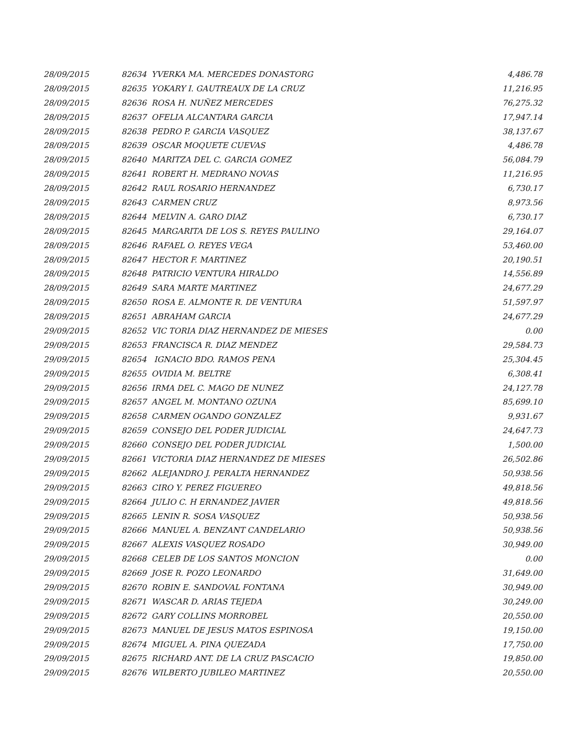| 28/09/2015 | 82634 YVERKA MA. MERCEDES DONASTORG | 4,486.78 |
| 28/09/2015 | 82635 YOKARY I. GAUTREAUX DE LA CRUZ | 11,216.95 |
| 28/09/2015 | 82636 ROSA H. NUÑEZ MERCEDES | 76,275.32 |
| 28/09/2015 | 82637 OFELIA ALCANTARA GARCIA | 17,947.14 |
| 28/09/2015 | 82638 PEDRO P. GARCIA VASQUEZ | 38,137.67 |
| 28/09/2015 | 82639 OSCAR MOQUETE CUEVAS | 4,486.78 |
| 28/09/2015 | 82640 MARITZA DEL C. GARCIA GOMEZ | 56,084.79 |
| 28/09/2015 | 82641 ROBERT H. MEDRANO NOVAS | 11,216.95 |
| 28/09/2015 | 82642 RAUL ROSARIO HERNANDEZ | 6,730.17 |
| 28/09/2015 | 82643 CARMEN CRUZ | 8,973.56 |
| 28/09/2015 | 82644 MELVIN A. GARO DIAZ | 6,730.17 |
| 28/09/2015 | 82645 MARGARITA DE LOS S. REYES PAULINO | 29,164.07 |
| 28/09/2015 | 82646 RAFAEL O. REYES VEGA | 53,460.00 |
| 28/09/2015 | 82647 HECTOR F. MARTINEZ | 20,190.51 |
| 28/09/2015 | 82648 PATRICIO VENTURA HIRALDO | 14,556.89 |
| 28/09/2015 | 82649 SARA MARTE MARTINEZ | 24,677.29 |
| 28/09/2015 | 82650 ROSA E. ALMONTE R. DE VENTURA | 51,597.97 |
| 28/09/2015 | 82651 ABRAHAM GARCIA | 24,677.29 |
| 29/09/2015 | 82652 VIC TORIA DIAZ HERNANDEZ DE MIESES | 0.00 |
| 29/09/2015 | 82653 FRANCISCA R. DIAZ MENDEZ | 29,584.73 |
| 29/09/2015 | 82654 IGNACIO BDO. RAMOS PENA | 25,304.45 |
| 29/09/2015 | 82655 OVIDIA M. BELTRE | 6,308.41 |
| 29/09/2015 | 82656 IRMA DEL C. MAGO DE NUNEZ | 24,127.78 |
| 29/09/2015 | 82657 ANGEL M. MONTANO OZUNA | 85,699.10 |
| 29/09/2015 | 82658 CARMEN OGANDO GONZALEZ | 9,931.67 |
| 29/09/2015 | 82659 CONSEJO DEL PODER JUDICIAL | 24,647.73 |
| 29/09/2015 | 82660 CONSEJO DEL PODER JUDICIAL | 1,500.00 |
| 29/09/2015 | 82661 VICTORIA DIAZ HERNANDEZ DE MIESES | 26,502.86 |
| 29/09/2015 | 82662 ALEJANDRO J. PERALTA HERNANDEZ | 50,938.56 |
| 29/09/2015 | 82663 CIRO Y. PEREZ FIGUEREO | 49,818.56 |
| 29/09/2015 | 82664 JULIO C. H ERNANDEZ JAVIER | 49,818.56 |
| 29/09/2015 | 82665 LENIN R. SOSA VASQUEZ | 50,938.56 |
| 29/09/2015 | 82666 MANUEL A. BENZANT CANDELARIO | 50,938.56 |
| 29/09/2015 | 82667 ALEXIS VASQUEZ ROSADO | 30,949.00 |
| 29/09/2015 | 82668 CELEB DE LOS SANTOS MONCION | 0.00 |
| 29/09/2015 | 82669 JOSE R. POZO LEONARDO | 31,649.00 |
| 29/09/2015 | 82670 ROBIN E. SANDOVAL FONTANA | 30,949.00 |
| 29/09/2015 | 82671 WASCAR D. ARIAS TEJEDA | 30,249.00 |
| 29/09/2015 | 82672 GARY COLLINS MORROBEL | 20,550.00 |
| 29/09/2015 | 82673 MANUEL DE JESUS MATOS ESPINOSA | 19,150.00 |
| 29/09/2015 | 82674 MIGUEL A. PINA QUEZADA | 17,750.00 |
| 29/09/2015 | 82675 RICHARD ANT. DE LA CRUZ PASCACIO | 19,850.00 |
| 29/09/2015 | 82676 WILBERTO JUBILEO MARTINEZ | 20,550.00 |